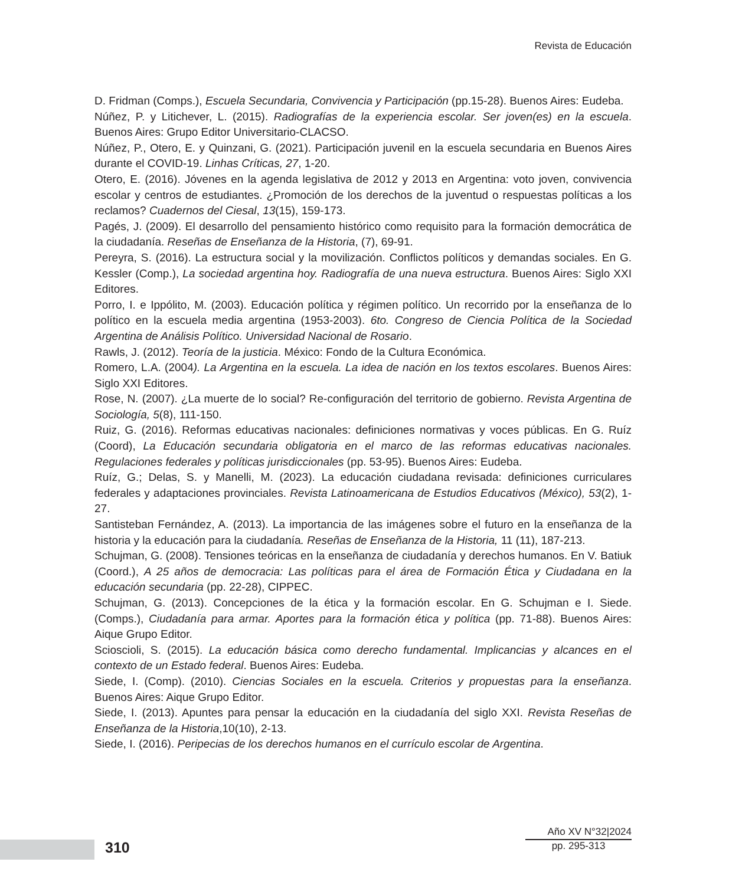Revista de Educación
D. Fridman (Comps.), Escuela Secundaria, Convivencia y Participación (pp.15-28). Buenos Aires: Eudeba.
Núñez, P. y Litichever, L. (2015). Radiografías de la experiencia escolar. Ser joven(es) en la escuela. Buenos Aires: Grupo Editor Universitario-CLACSO.
Núñez, P., Otero, E. y Quinzani, G. (2021). Participación juvenil en la escuela secundaria en Buenos Aires durante el COVID-19. Linhas Críticas, 27, 1-20.
Otero, E. (2016). Jóvenes en la agenda legislativa de 2012 y 2013 en Argentina: voto joven, convivencia escolar y centros de estudiantes. ¿Promoción de los derechos de la juventud o respuestas políticas a los reclamos? Cuadernos del Ciesal, 13(15), 159-173.
Pagés, J. (2009). El desarrollo del pensamiento histórico como requisito para la formación democrática de la ciudadanía. Reseñas de Enseñanza de la Historia, (7), 69-91.
Pereyra, S. (2016). La estructura social y la movilización. Conflictos políticos y demandas sociales. En G. Kessler (Comp.), La sociedad argentina hoy. Radiografía de una nueva estructura. Buenos Aires: Siglo XXI Editores.
Porro, I. e Ippólito, M. (2003). Educación política y régimen político. Un recorrido por la enseñanza de lo político en la escuela media argentina (1953-2003). 6to. Congreso de Ciencia Política de la Sociedad Argentina de Análisis Político. Universidad Nacional de Rosario.
Rawls, J. (2012). Teoría de la justicia. México: Fondo de la Cultura Económica.
Romero, L.A. (2004). La Argentina en la escuela. La idea de nación en los textos escolares. Buenos Aires: Siglo XXI Editores.
Rose, N. (2007). ¿La muerte de lo social? Re-configuración del territorio de gobierno. Revista Argentina de Sociología, 5(8), 111-150.
Ruiz, G. (2016). Reformas educativas nacionales: definiciones normativas y voces públicas. En G. Ruíz (Coord), La Educación secundaria obligatoria en el marco de las reformas educativas nacionales. Regulaciones federales y políticas jurisdiccionales (pp. 53-95). Buenos Aires: Eudeba.
Ruíz, G.; Delas, S. y Manelli, M. (2023). La educación ciudadana revisada: definiciones curriculares federales y adaptaciones provinciales. Revista Latinoamericana de Estudios Educativos (México), 53(2), 1-27.
Santisteban Fernández, A. (2013). La importancia de las imágenes sobre el futuro en la enseñanza de la historia y la educación para la ciudadanía. Reseñas de Enseñanza de la Historia, 11 (11), 187-213.
Schujman, G. (2008). Tensiones teóricas en la enseñanza de ciudadanía y derechos humanos. En V. Batiuk (Coord.), A 25 años de democracia: Las políticas para el área de Formación Ética y Ciudadana en la educación secundaria (pp. 22-28), CIPPEC.
Schujman, G. (2013). Concepciones de la ética y la formación escolar. En G. Schujman e I. Siede. (Comps.), Ciudadanía para armar. Aportes para la formación ética y política (pp. 71-88). Buenos Aires: Aique Grupo Editor.
Scioscioli, S. (2015). La educación básica como derecho fundamental. Implicancias y alcances en el contexto de un Estado federal. Buenos Aires: Eudeba.
Siede, I. (Comp). (2010). Ciencias Sociales en la escuela. Criterios y propuestas para la enseñanza. Buenos Aires: Aique Grupo Editor.
Siede, I. (2013). Apuntes para pensar la educación en la ciudadanía del siglo XXI. Revista Reseñas de Enseñanza de la Historia,10(10), 2-13.
Siede, I. (2016). Peripecias de los derechos humanos en el currículo escolar de Argentina.
310
Año XV N°32|2024
pp. 295-313